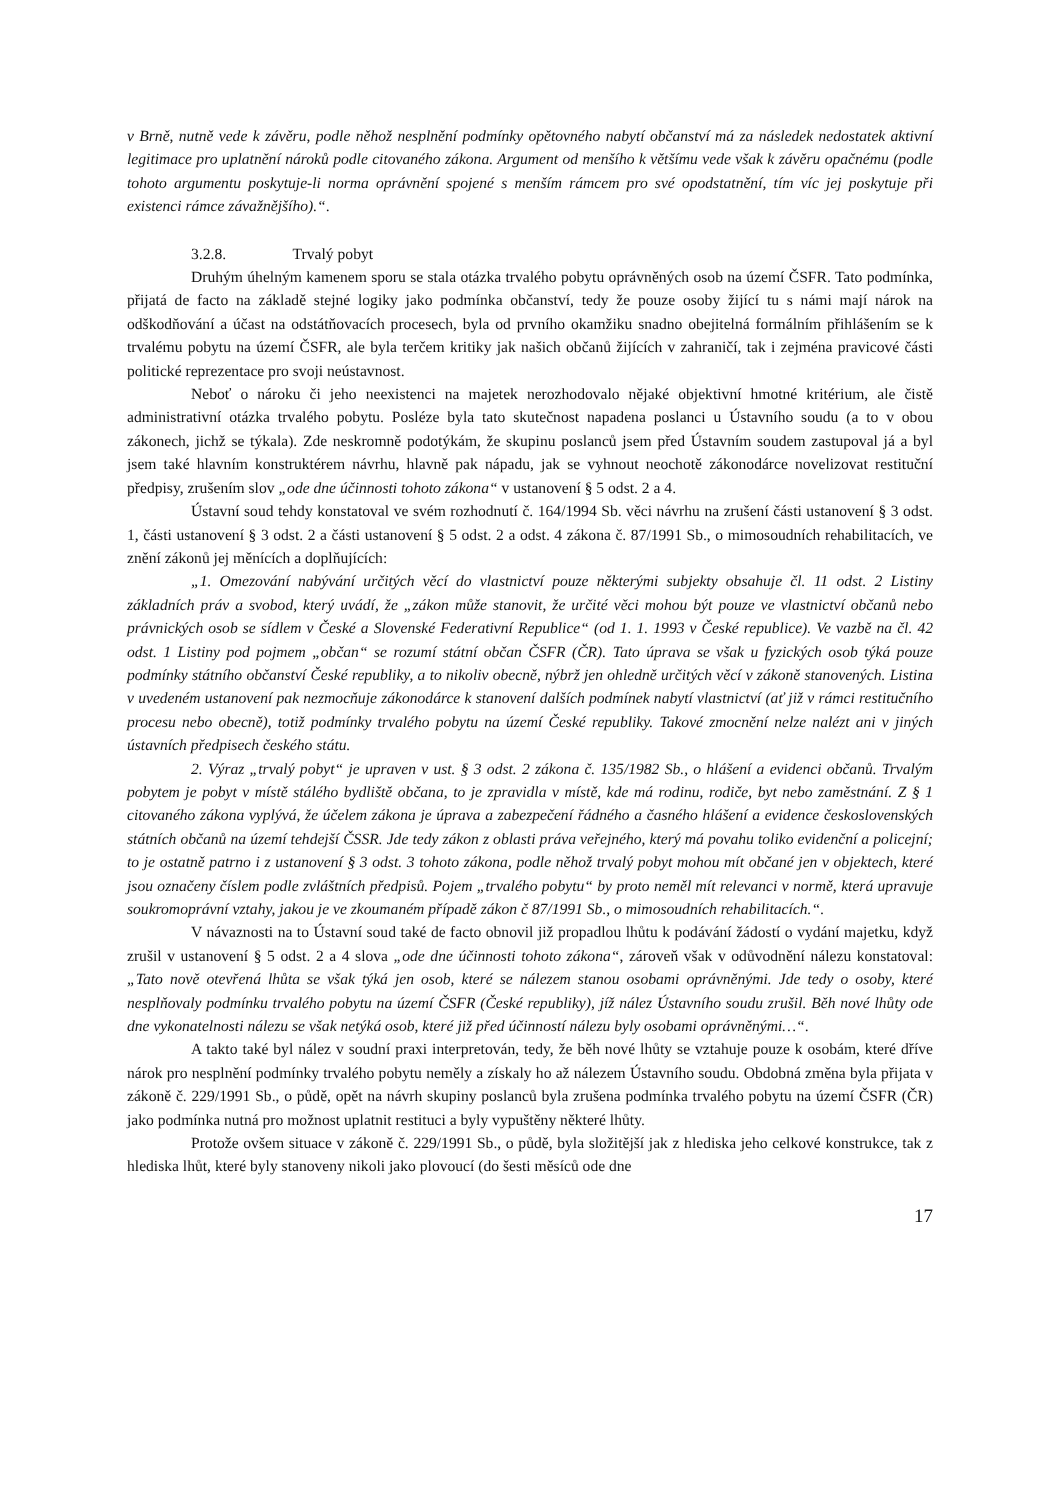v Brně, nutně vede k závěru, podle něhož nesplnění podmínky opětovného nabytí občanství má za následek nedostatek aktivní legitimace pro uplatnění nároků podle citovaného zákona. Argument od menšího k většímu vede však k závěru opačnému (podle tohoto argumentu poskytuje-li norma oprávnění spojené s menším rámcem pro své opodstatnění, tím víc jej poskytuje při existenci rámce závažnějšího).“.
3.2.8. Trvalý pobyt
Druhým úhelným kamenem sporu se stala otázka trvalého pobytu oprávněných osob na území ČSFR. Tato podmínka, přijatá de facto na základě stejné logiky jako podmínka občanství, tedy že pouze osoby žijící tu s námi mají nárok na odškodňování a účast na odstátňovacích procesech, byla od prvního okamžiku snadno obejitelná formálním přihlášením se k trvalému pobytu na území ČSFR, ale byla terčem kritiky jak našich občanů žijících v zahraničí, tak i zejména pravicové části politické reprezentace pro svoji neústavnost.
Neboť o nároku či jeho neexistenci na majetek nerozhodovalo nějaké objektivní hmotné kritérium, ale čistě administrativní otázka trvalého pobytu. Posléze byla tato skutečnost napadena poslanci u Ústavního soudu (a to v obou zákonech, jichž se týkala). Zde neskromně podotýkám, že skupinu poslanců jsem před Ústavním soudem zastupoval já a byl jsem také hlavním konstruktérem návrhu, hlavně pak nápadu, jak se vyhnout neochotě zákonodárce novelizovat restituční předpisy, zrušením slov „ode dne účinnosti tohoto zákona“ v ustanovení § 5 odst. 2 a 4.
Ústavní soud tehdy konstatoval ve svém rozhodnutí č. 164/1994 Sb. věci návrhu na zrušení části ustanovení § 3 odst. 1, části ustanovení § 3 odst. 2 a části ustanovení § 5 odst. 2 a odst. 4 zákona č. 87/1991 Sb., o mimosoudních rehabilitacích, ve znění zákonů jej měnících a doplňujících:
„1. Omezování nabývání určitých věcí do vlastnictví pouze některými subjekty obsahuje čl. 11 odst. 2 Listiny základních práv a svobod, který uvádí, že „zákon může stanovit, že určité věci mohou být pouze ve vlastnictví občanů nebo právnických osob se sídlem v České a Slovenské Federativní Republice“ (od 1. 1. 1993 v České republice). Ve vazbě na čl. 42 odst. 1 Listiny pod pojmem „občan“ se rozumí státní občan ČSFR (ČR). Tato úprava se však u fyzických osob týká pouze podmínky státního občanství České republiky, a to nikoliv obecně, nýbrž jen ohledně určitých věcí v zákoně stanovených. Listina v uvedeném ustanovení pak nezmocňuje zákonodárce k stanovení dalších podmínek nabytí vlastnictví (ať již v rámci restitučního procesu nebo obecně), totiž podmínky trvalého pobytu na území České republiky. Takové zmocnění nelze nalézt ani v jiných ústavních předpisech českého státu.
2. Výraz „trvalý pobyt“ je upraven v ust. § 3 odst. 2 zákona č. 135/1982 Sb., o hlášení a evidenci občanů. Trvalým pobytem je pobyt v místě stálého bydliště občana, to je zpravidla v místě, kde má rodinu, rodiče, byt nebo zaměstnání. Z § 1 citovaného zákona vyplývá, že účelem zákona je úprava a zabezpečení řádného a časného hlášení a evidence československých státních občanů na území tehdejší ČSSR. Jde tedy zákon z oblasti práva veřejného, který má povahu toliko evidenční a policejní; to je ostatně patrno i z ustanovení § 3 odst. 3 tohoto zákona, podle něhož trvalý pobyt mohou mít občané jen v objektech, které jsou označeny číslem podle zvláštních předpisů. Pojem „trvalého pobytu“ by proto neměl mít relevanci v normě, která upravuje soukromoprávní vztahy, jakou je ve zkoumaném případě zákon č 87/1991 Sb., o mimosoudních rehabilitacích.“.
V návaznosti na to Ústavní soud také de facto obnovil již propadlou lhůtu k podávání žádostí o vydání majetku, když zrušil v ustanovení § 5 odst. 2 a 4 slova „ode dne účinnosti tohoto zákona“, zároveň však v odůvodnění nálezu konstatoval: „Tato nově otevřená lhůta se však týká jen osob, které se nálezem stanou osobami oprávněnými. Jde tedy o osoby, které nesplňovaly podmínku trvalého pobytu na území ČSFR (České republiky), jíž nález Ústavního soudu zrušil. Běh nové lhůty ode dne vykonatelnosti nálezu se však netýká osob, které již před účinností nálezu byly osobami oprávněnými…“.
A takto také byl nález v soudní praxi interpretován, tedy, že běh nové lhůty se vztahuje pouze k osobám, které dříve nárok pro nesplnění podmínky trvalého pobytu neměly a získaly ho až nálezem Ústavního soudu. Obdobná změna byla přijata v zákoně č. 229/1991 Sb., o půdě, opět na návrh skupiny poslanců byla zrušena podmínka trvalého pobytu na území ČSFR (ČR) jako podmínka nutná pro možnost uplatnit restituci a byly vypuštěny některé lhůty.
Protože ovšem situace v zákoně č. 229/1991 Sb., o půdě, byla složitější jak z hlediska jeho celkové konstrukce, tak z hlediska lhůt, které byly stanoveny nikoli jako plovoucí (do šesti měsíců ode dne
17